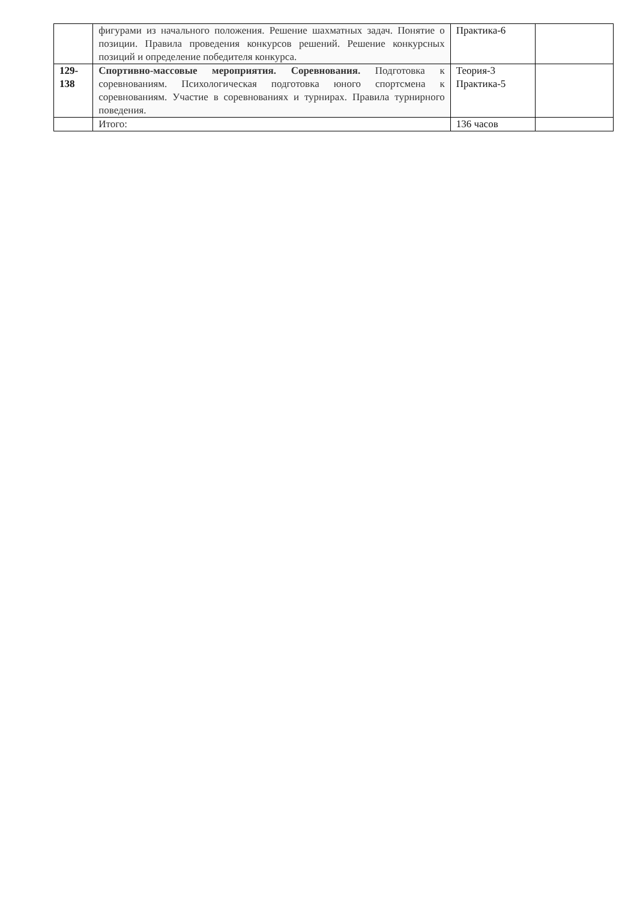| | фигурами из начального положения. Решение шахматных задач. Понятие о позиции. Правила проведения конкурсов решений. Решение конкурсных позиций и определение победителя конкурса. | Практика-6 | |
| 129- 138 | Спортивно-массовые мероприятия. Соревнования. Подготовка к соревнованиям. Психологическая подготовка юного спортсмена к соревнованиям. Участие в соревнованиях и турнирах. Правила турнирного поведения. | Теория-3 Практика-5 | |
| | Итого: | 136 часов | |